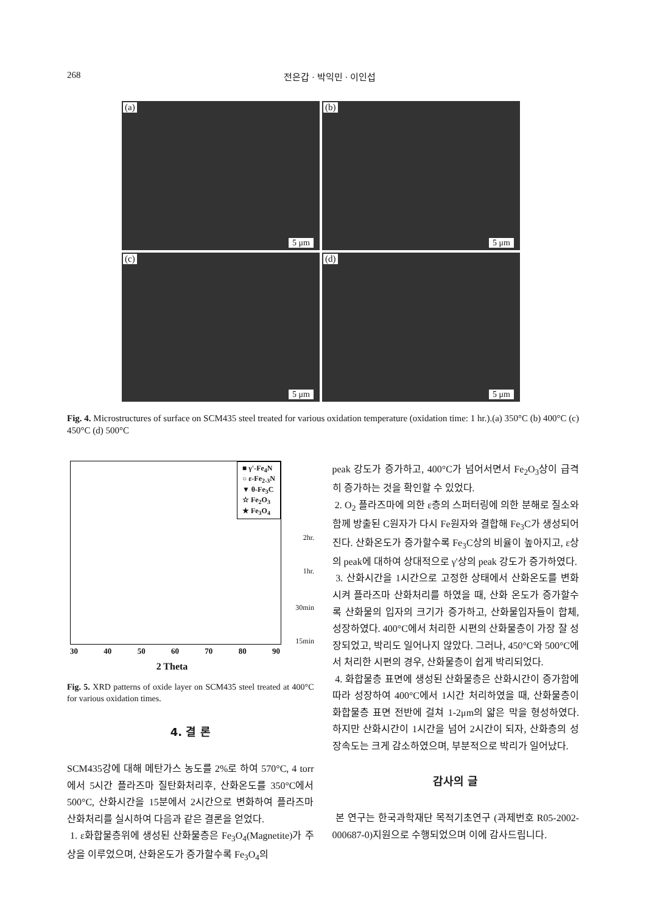268 전은갑 · 박익민 · 이인섭
(a)
5 μm
(b)
5 μm
(c)
5 μm
(d)
5 μm
Fig. 4. Microstructures of surface on SCM435 steel treated for various oxidation temperature (oxidation time: 1 hr.).(a) 350°C (b) 400°C (c) 450°C (d) 500°C
■ γ'-Fe<sub>4</sub>N
○ ε-Fe<sub>2-3</sub>N
▼ θ-Fe<sub>3</sub>C
☆ Fe<sub>2</sub>O<sub>3</sub>
★ Fe<sub>3</sub>O<sub>4</sub>
2hr.
1hr.
30min
15min
30 40 50 60 70 80 90
2 Theta
Fig. 5. XRD patterns of oxide layer on SCM435 steel treated at 400°C for various oxidation times.
4. 결 론
SCM435강에 대해 메탄가스 농도를 2%로 하여 570°C, 4 torr에서 5시간 플라즈마 질탄화처리후, 산화온도를 350°C에서 500°C, 산화시간을 15분에서 2시간으로 변화하여 플라즈마 산화처리를 실시하여 다음과 같은 결론을 얻었다.
1. ε화합물층위에 생성된 산화물층은 Fe<sub>3</sub>O<sub>4</sub>(Magnetite)가 주상을 이루었으며, 산화온도가 증가할수록 Fe<sub>3</sub>O<sub>4</sub>의
peak 강도가 증가하고, 400°C가 넘어서면서 Fe<sub>2</sub>O<sub>3</sub>상이 급격히 증가하는 것을 확인할 수 있었다.
2. O<sub>2</sub> 플라즈마에 의한 ε층의 스퍼터링에 의한 분해로 질소와 함께 방출된 C원자가 다시 Fe원자와 결합해 Fe<sub>3</sub>C가 생성되어진다. 산화온도가 증가할수록 Fe<sub>3</sub>C상의 비율이 높아지고, ε상의 peak에 대하여 상대적으로 γ'상의 peak 강도가 증가하였다.
3. 산화시간을 1시간으로 고정한 상태에서 산화온도를 변화시켜 플라즈마 산화처리를 하였을 때, 산화 온도가 증가할수록 산화물의 입자의 크기가 증가하고, 산화물입자들이 합체, 성장하였다. 400°C에서 처리한 시편의 산화물층이 가장 잘 성장되었고, 박리도 일어나지 않았다. 그러나, 450°C와 500°C에서 처리한 시편의 경우, 산화물층이 쉽게 박리되었다.
4. 화합물층 표면에 생성된 산화물층은 산화시간이 증가함에 따라 성장하여 400°C에서 1시간 처리하였을 때, 산화물층이 화합물층 표면 전반에 걸쳐 1-2μm의 얇은 막을 형성하였다. 하지만 산화시간이 1시간을 넘어 2시간이 되자, 산화층의 성장속도는 크게 감소하였으며, 부분적으로 박리가 일어났다.
감사의 글
본 연구는 한국과학재단 목적기초연구 (과제번호 R05-2002-000687-0)지원으로 수행되었으며 이에 감사드립니다.